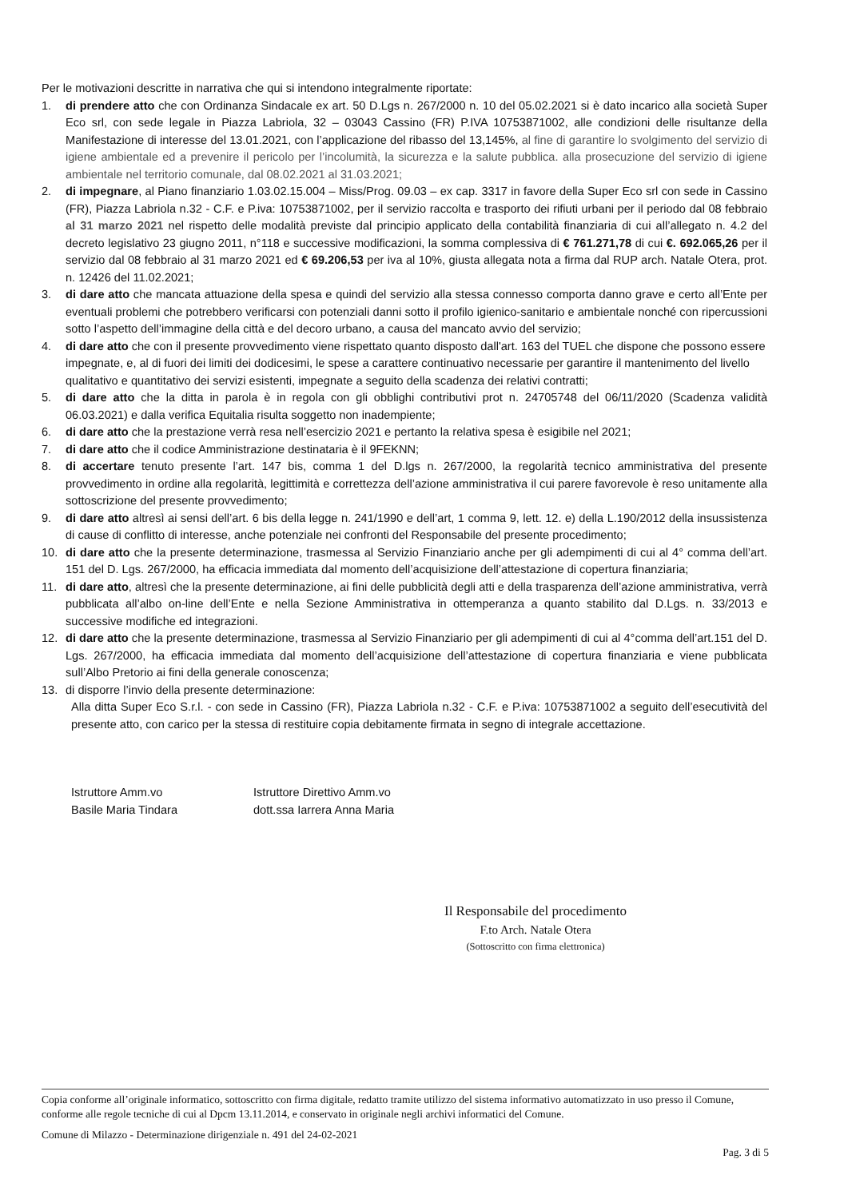Per le motivazioni descritte in narrativa che qui si intendono integralmente riportate:
1. di prendere atto che con Ordinanza Sindacale ex art. 50 D.Lgs n. 267/2000 n. 10 del 05.02.2021 si è dato incarico alla società Super Eco srl, con sede legale in Piazza Labriola, 32 – 03043 Cassino (FR) P.IVA 10753871002, alle condizioni delle risultanze della Manifestazione di interesse del 13.01.2021, con l’applicazione del ribasso del 13,145%, al fine di garantire lo svolgimento del servizio di igiene ambientale ed a prevenire il pericolo per l’incolumità, la sicurezza e la salute pubblica. alla prosecuzione del servizio di igiene ambientale nel territorio comunale, dal 08.02.2021 al 31.03.2021;
2. di impegnare, al Piano finanziario 1.03.02.15.004 – Miss/Prog. 09.03 – ex cap. 3317 in favore della Super Eco srl con sede in Cassino (FR), Piazza Labriola n.32 - C.F. e P.iva: 10753871002, per il servizio raccolta e trasporto dei rifiuti urbani per il periodo dal 08 febbraio al 31 marzo 2021 nel rispetto delle modalità previste dal principio applicato della contabilità finanziaria di cui all’allegato n. 4.2 del decreto legislativo 23 giugno 2011, n°118 e successive modificazioni, la somma complessiva di € 761.271,78 di cui €. 692.065,26 per il servizio dal 08 febbraio al 31 marzo 2021 ed € 69.206,53 per iva al 10%, giusta allegata nota a firma dal RUP arch. Natale Otera, prot. n. 12426 del 11.02.2021;
3. di dare atto che mancata attuazione della spesa e quindi del servizio alla stessa connesso comporta danno grave e certo all’Ente per eventuali problemi che potrebbero verificarsi con potenziali danni sotto il profilo igienico-sanitario e ambientale nonché con ripercussioni sotto l’aspetto dell’immagine della città e del decoro urbano, a causa del mancato avvio del servizio;
4. di dare atto che con il presente provvedimento viene rispettato quanto disposto dall'art. 163 del TUEL che dispone che possono essere impegnate, e, al di fuori dei limiti dei dodicesimi, le spese a carattere continuativo necessarie per garantire il mantenimento del livello qualitativo e quantitativo dei servizi esistenti, impegnate a seguito della scadenza dei relativi contratti;
5. di dare atto che la ditta in parola è in regola con gli obblighi contributivi prot n. 24705748 del 06/11/2020 (Scadenza validità 06.03.2021) e dalla verifica Equitalia risulta soggetto non inadempiente;
6. di dare atto che la prestazione verrà resa nell’esercizio 2021 e pertanto la relativa spesa è esigibile nel 2021;
7. di dare atto che il codice Amministrazione destinataria è il 9FEKNN;
8. di accertare tenuto presente l’art. 147 bis, comma 1 del D.lgs n. 267/2000, la regolarità tecnico amministrativa del presente provvedimento in ordine alla regolarità, legittimità e correttezza dell’azione amministrativa il cui parere favorevole è reso unitamente alla sottoscrizione del presente provvedimento;
9. di dare atto altresì ai sensi dell’art. 6 bis della legge n. 241/1990 e dell’art, 1 comma 9, lett. 12. e) della L.190/2012 della insussistenza di cause di conflitto di interesse, anche potenziale nei confronti del Responsabile del presente procedimento;
10. di dare atto che la presente determinazione, trasmessa al Servizio Finanziario anche per gli adempimenti di cui al 4° comma dell’art. 151 del D. Lgs. 267/2000, ha efficacia immediata dal momento dell’acquisizione dell’attestazione di copertura finanziaria;
11. di dare atto, altresì che la presente determinazione, ai fini delle pubblicità degli atti e della trasparenza dell’azione amministrativa, verrà pubblicata all’albo on-line dell’Ente e nella Sezione Amministrativa in ottemperanza a quanto stabilito dal D.Lgs. n. 33/2013 e successive modifiche ed integrazioni.
12. di dare atto che la presente determinazione, trasmessa al Servizio Finanziario per gli adempimenti di cui al 4°comma dell’art.151 del D. Lgs. 267/2000, ha efficacia immediata dal momento dell’acquisizione dell’attestazione di copertura finanziaria e viene pubblicata sull’Albo Pretorio ai fini della generale conoscenza;
13. di disporre l’invio della presente determinazione:
Alla ditta Super Eco S.r.l. - con sede in Cassino (FR), Piazza Labriola n.32 - C.F. e P.iva: 10753871002 a seguito dell’esecutività del presente atto, con carico per la stessa di restituire copia debitamente firmata in segno di integrale accettazione.
Istruttore Amm.vo
Basile Maria Tindara
Istruttore Direttivo Amm.vo
dott.ssa Iarrera Anna Maria
Il Responsabile del procedimento
F.to Arch. Natale Otera
(Sottoscritto con firma elettronica)
Copia conforme all’originale informatico, sottoscritto con firma digitale, redatto tramite utilizzo del sistema informativo automatizzato in uso presso il Comune, conforme alle regole tecniche di cui al Dpcm 13.11.2014, e conservato in originale negli archivi informatici del Comune.
Comune di Milazzo - Determinazione dirigenziale n. 491 del 24-02-2021
Pag. 3 di 5